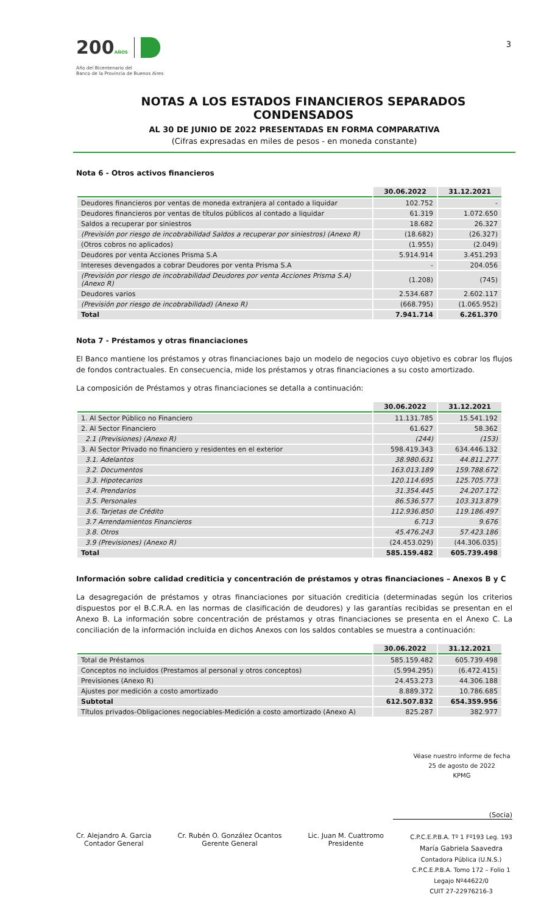3
200AÑOS
Año del Bicentenario del
Banco de la Provincia de Buenos Aires
NOTAS A LOS ESTADOS FINANCIEROS SEPARADOS CONDENSADOS
AL 30 DE JUNIO DE 2022 PRESENTADAS EN FORMA COMPARATIVA
(Cifras expresadas en miles de pesos - en moneda constante)
Nota 6 - Otros activos financieros
| | 30.06.2022 | 31.12.2021 |
| --- | --- | --- |
| Deudores financieros por ventas de moneda extranjera al contado a liquidar | 102.752 | - |
| Deudores financieros por ventas de títulos públicos al contado a liquidar | 61.319 | 1.072.650 |
| Saldos a recuperar por siniestros | 18.682 | 26.327 |
| (Previsión por riesgo de incobrabilidad Saldos a recuperar por siniestros) (Anexo R) | (18.682) | (26.327) |
| (Otros cobros no aplicados) | (1.955) | (2.049) |
| Deudores por venta Acciones Prisma S.A | 5.914.914 | 3.451.293 |
| Intereses devengados a cobrar Deudores por venta Prisma S.A | - | 204.056 |
| (Previsión por riesgo de incobrabilidad Deudores por venta Acciones Prisma S.A) (Anexo R) | (1.208) | (745) |
| Deudores varios | 2.534.687 | 2.602.117 |
| (Previsión por riesgo de incobrabilidad) (Anexo R) | (668.795) | (1.065.952) |
| Total | 7.941.714 | 6.261.370 |
Nota 7 - Préstamos y otras financiaciones
El Banco mantiene los préstamos y otras financiaciones bajo un modelo de negocios cuyo objetivo es cobrar los flujos de fondos contractuales. En consecuencia, mide los préstamos y otras financiaciones a su costo amortizado.
La composición de Préstamos y otras financiaciones se detalla a continuación:
| | 30.06.2022 | 31.12.2021 |
| --- | --- | --- |
| 1. Al Sector Público no Financiero | 11.131.785 | 15.541.192 |
| 2. Al Sector Financiero | 61.627 | 58.362 |
| 2.1 (Previsiones) (Anexo R) | (244) | (153) |
| 3. Al Sector Privado no financiero y residentes en el exterior | 598.419.343 | 634.446.132 |
| 3.1. Adelantos | 38.980.631 | 44.811.277 |
| 3.2. Documentos | 163.013.189 | 159.788.672 |
| 3.3. Hipotecarios | 120.114.695 | 125.705.773 |
| 3.4. Prendarios | 31.354.445 | 24.207.172 |
| 3.5. Personales | 86.536.577 | 103.313.879 |
| 3.6. Tarjetas de Crédito | 112.936.850 | 119.186.497 |
| 3.7 Arrendamientos Financieros | 6.713 | 9.676 |
| 3.8. Otros | 45.476.243 | 57.423.186 |
| 3.9 (Previsiones) (Anexo R) | (24.453.029) | (44.306.035) |
| Total | 585.159.482 | 605.739.498 |
Información sobre calidad crediticia y concentración de préstamos y otras financiaciones – Anexos B y C
La desagregación de préstamos y otras financiaciones por situación crediticia (determinadas según los criterios dispuestos por el B.C.R.A. en las normas de clasificación de deudores) y las garantías recibidas se presentan en el Anexo B. La información sobre concentración de préstamos y otras financiaciones se presenta en el Anexo C. La conciliación de la información incluida en dichos Anexos con los saldos contables se muestra a continuación:
| | 30.06.2022 | 31.12.2021 |
| --- | --- | --- |
| Total de Préstamos | 585.159.482 | 605.739.498 |
| Conceptos no incluidos (Prestamos al personal y otros conceptos) | (5.994.295) | (6.472.415) |
| Previsiones (Anexo R) | 24.453.273 | 44.306.188 |
| Ajustes por medición a costo amortizado | 8.889.372 | 10.786.685 |
| Subtotal | 612.507.832 | 654.359.956 |
| Títulos privados-Obligaciones negociables-Medición a costo amortizado (Anexo A) | 825.287 | 382.977 |
Véase nuestro informe de fecha
25 de agosto de 2022
KPMG
(Socia)
Cr. Alejandro A. Garcia
Contador General
Cr. Rubén O. González Ocantos
Gerente General
Lic. Juan M. Cuattromo
Presidente
C.P.C.E.P.B.A. Tº 1 Fº193 Leg. 193
María Gabriela Saavedra
Contadora Pública (U.N.S.)
C.P.C.E.P.B.A. Tomo 172 – Folio 1
Legajo Nº44622/0
CUIT 27-22976216-3